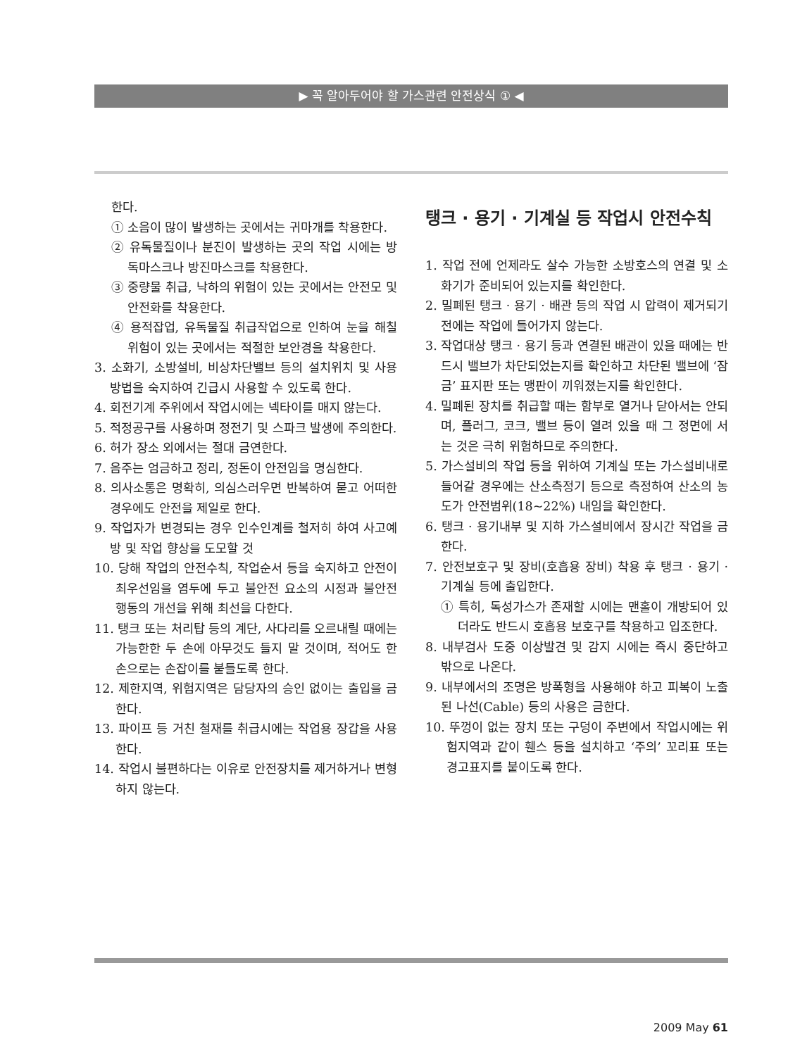▶ 꼭 알아두어야 할 가스관련 안전상식 ① ◀
한다.
① 소음이 많이 발생하는 곳에서는 귀마개를 착용한다.
② 유독물질이나 분진이 발생하는 곳의 작업 시에는 방독마스크나 방진마스크를 착용한다.
③ 중량물 취급, 낙하의 위험이 있는 곳에서는 안전모 및 안전화를 착용한다.
④ 용적잡업, 유독물질 취급작업으로 인하여 눈을 해칠 위험이 있는 곳에서는 적절한 보안경을 착용한다.
3. 소화기, 소방설비, 비상차단밸브 등의 설치위치 및 사용방법을 숙지하여 긴급시 사용할 수 있도록 한다.
4. 회전기계 주위에서 작업시에는 넥타이를 매지 않는다.
5. 적정공구를 사용하며 정전기 및 스파크 발생에 주의한다.
6. 허가 장소 외에서는 절대 금연한다.
7. 음주는 엄금하고 정리, 정돈이 안전임을 명심한다.
8. 의사소통은 명확히, 의심스러우면 반복하여 묻고 어떠한 경우에도 안전을 제일로 한다.
9. 작업자가 변경되는 경우 인수인계를 철저히 하여 사고예방 및 작업 향상을 도모할 것
10. 당해 작업의 안전수칙, 작업순서 등을 숙지하고 안전이 최우선임을 염두에 두고 불안전 요소의 시정과 불안전 행동의 개선을 위해 최선을 다한다.
11. 탱크 또는 처리탑 등의 계단, 사다리를 오르내릴 때에는 가능한한 두 손에 아무것도 들지 말 것이며, 적어도 한손으로는 손잡이를 붙들도록 한다.
12. 제한지역, 위험지역은 담당자의 승인 없이는 출입을 금한다.
13. 파이프 등 거친 철재를 취급시에는 작업용 장갑을 사용한다.
14. 작업시 불편하다는 이유로 안전장치를 제거하거나 변형하지 않는다.
탱크 · 용기 · 기계실 등 작업시 안전수칙
1. 작업 전에 언제라도 살수 가능한 소방호스의 연결 및 소화기가 준비되어 있는지를 확인한다.
2. 밀폐된 탱크 · 용기 · 배관 등의 작업 시 압력이 제거되기 전에는 작업에 들어가지 않는다.
3. 작업대상 탱크 · 용기 등과 연결된 배관이 있을 때에는 반드시 밸브가 차단되었는지를 확인하고 차단된 밸브에 ‘잠금’ 표지판 또는 맹판이 끼워졌는지를 확인한다.
4. 밀폐된 장치를 취급할 때는 함부로 열거나 닫아서는 안되며, 플러그, 코크, 밸브 등이 열려 있을 때 그 정면에 서는 것은 극히 위험하므로 주의한다.
5. 가스설비의 작업 등을 위하여 기계실 또는 가스설비내로 들어갈 경우에는 산소측정기 등으로 측정하여 산소의 농도가 안전범위(18~22%) 내임을 확인한다.
6. 탱크 · 용기내부 및 지하 가스설비에서 장시간 작업을 금한다.
7. 안전보호구 및 장비(호흡용 장비) 착용 후 탱크 · 용기 · 기계실 등에 출입한다.
① 특히, 독성가스가 존재할 시에는 맨홀이 개방되어 있더라도 반드시 호흡용 보호구를 착용하고 입조한다.
8. 내부검사 도중 이상발견 및 감지 시에는 즉시 중단하고 밖으로 나온다.
9. 내부에서의 조명은 방폭형을 사용해야 하고 피복이 노출된 나선(Cable) 등의 사용은 금한다.
10. 뚜껑이 없는 장치 또는 구덩이 주변에서 작업시에는 위험지역과 같이 휀스 등을 설치하고 ‘주의’ 꼬리표 또는 경고표지를 붙이도록 한다.
2009 May 61